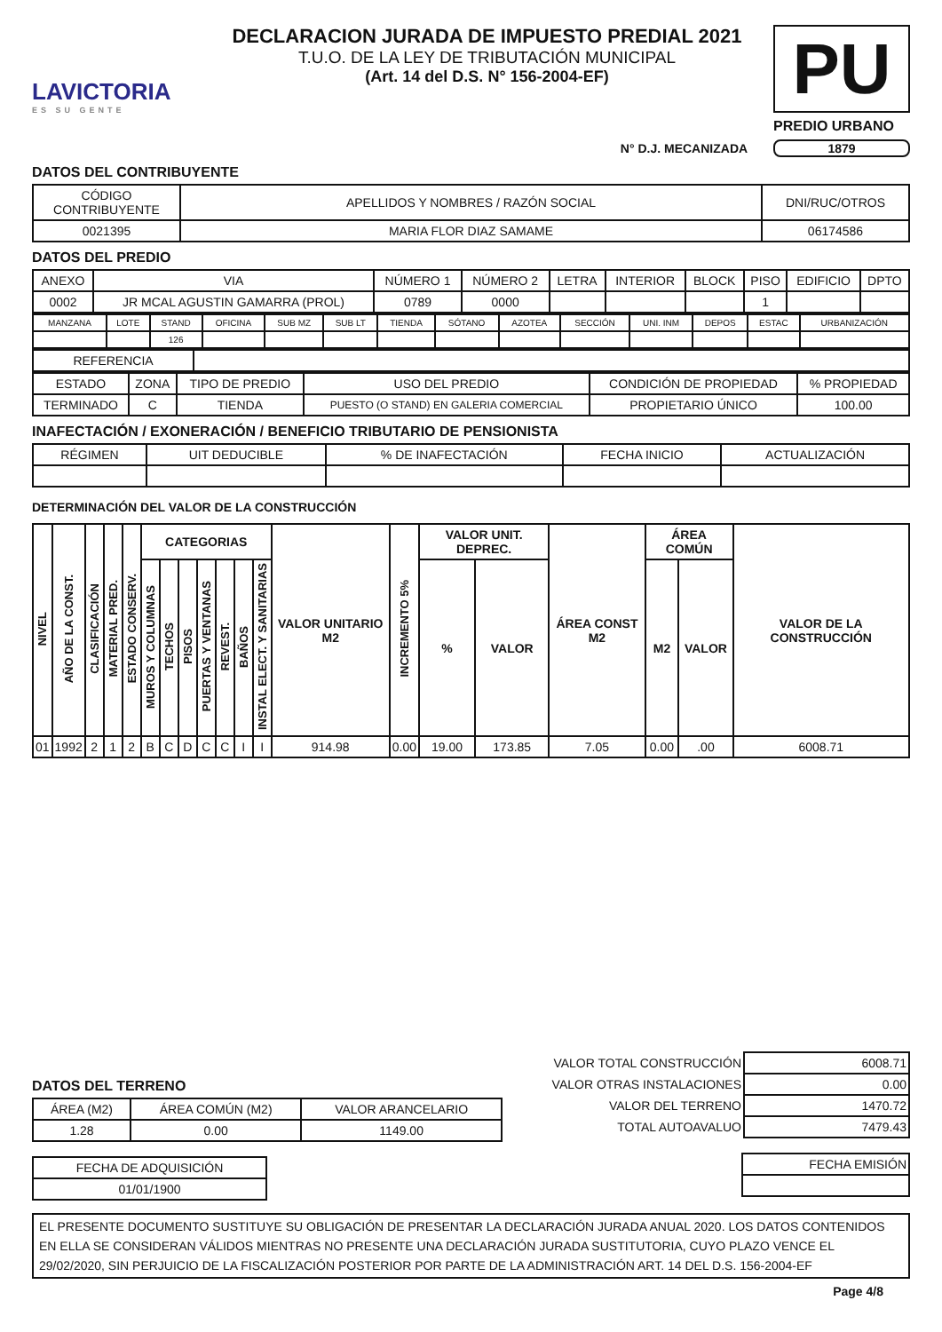LAVICTORIA
ES SU GENTE
DECLARACION JURADA DE IMPUESTO PREDIAL 2021
T.U.O. DE LA LEY DE TRIBUTACIÓN MUNICIPAL
(Art. 14 del D.S. N° 156-2004-EF)
PU
PREDIO URBANO
N° D.J. MECANIZADA 1879
DATOS DEL CONTRIBUYENTE
| CÓDIGO CONTRIBUYENTE | APELLIDOS Y NOMBRES / RAZÓN SOCIAL | DNI/RUC/OTROS |
| 0021395 | MARIA FLOR DIAZ SAMAME | 06174586 |
DATOS DEL PREDIO
| ANEXO | VIA | NÚMERO 1 | NÚMERO 2 | LETRA | INTERIOR | BLOCK | PISO | EDIFICIO | DPTO |
| 0002 | JR MCAL AGUSTIN GAMARRA (PROL) | 0789 | 0000 | | | | 1 | | |
| MANZANA | LOTE | STAND | OFICINA | SUB MZ | SUB LT | TIENDA | SÓTANO | AZOTEA | SECCIÓN | UNI. INM | DEPOS | ESTAC | URBANIZACIÓN |
| | | 126 | | | | | | | | | | | |
| REFERENCIA | |
| ESTADO | ZONA | TIPO DE PREDIO | USO DEL PREDIO | CONDICIÓN DE PROPIEDAD | % PROPIEDAD |
| TERMINADO | C | TIENDA | PUESTO (O STAND) EN GALERIA COMERCIAL | PROPIETARIO ÚNICO | 100.00 |
INAFECTACIÓN / EXONERACIÓN / BENEFICIO TRIBUTARIO DE PENSIONISTA
| RÉGIMEN | UIT DEDUCIBLE | % DE INAFECTACIÓN | FECHA INICIO | ACTUALIZACIÓN |
DETERMINACIÓN DEL VALOR DE LA CONSTRUCCIÓN
| NIVEL | AÑO DE LA CONST. | CLASIFICACIÓN | MATERIAL PRED. | ESTADO CONSERV. | CATEGORIAS | | | | | | | VALOR UNITARIO M2 | INCREMENTO 5% | VALOR UNIT. DEPREC. | | ÁREA CONST M2 | ÁREA COMÚN | | VALOR DE LA CONSTRUCCIÓN |
| --- | --- | --- | --- | --- | --- | --- | --- | --- | --- | --- | --- | --- | --- | --- | --- | --- | --- | --- | --- |
| | | | | | MUROS Y COLUMNAS | TECHOS | PISOS | PUERTAS Y VENTANAS | REVEST. | BAÑOS | INSTAL ELECT. Y SANITARIAS | | | % | VALOR | | M2 | VALOR | |
| 01 | 1992 | 2 | 1 | 2 | B | C | D | C | C | I | I | 914.98 | 0.00 | 19.00 | 173.85 | 7.05 | 0.00 | .00 | 6008.71 |
DATOS DEL TERRENO
| ÁREA (M2) | ÁREA COMÚN (M2) | VALOR ARANCELARIO |
| 1.28 | 0.00 | 1149.00 |
| FECHA DE ADQUISICIÓN |
| 01/01/1900 |
| VALOR TOTAL CONSTRUCCIÓN | 6008.71 |
| VALOR OTRAS INSTALACIONES | 0.00 |
| VALOR DEL TERRENO | 1470.72 |
| TOTAL AUTOAVALUO | 7479.43 |
| FECHA EMISIÓN |
EL PRESENTE DOCUMENTO SUSTITUYE SU OBLIGACIÓN DE PRESENTAR LA DECLARACIÓN JURADA ANUAL 2020. LOS DATOS CONTENIDOS EN ELLA SE CONSIDERAN VÁLIDOS MIENTRAS NO PRESENTE UNA DECLARACIÓN JURADA SUSTITUTORIA, CUYO PLAZO VENCE EL 29/02/2020, SIN PERJUICIO DE LA FISCALIZACIÓN POSTERIOR POR PARTE DE LA ADMINISTRACIÓN ART. 14 DEL D.S. 156-2004-EF
Page 4/8